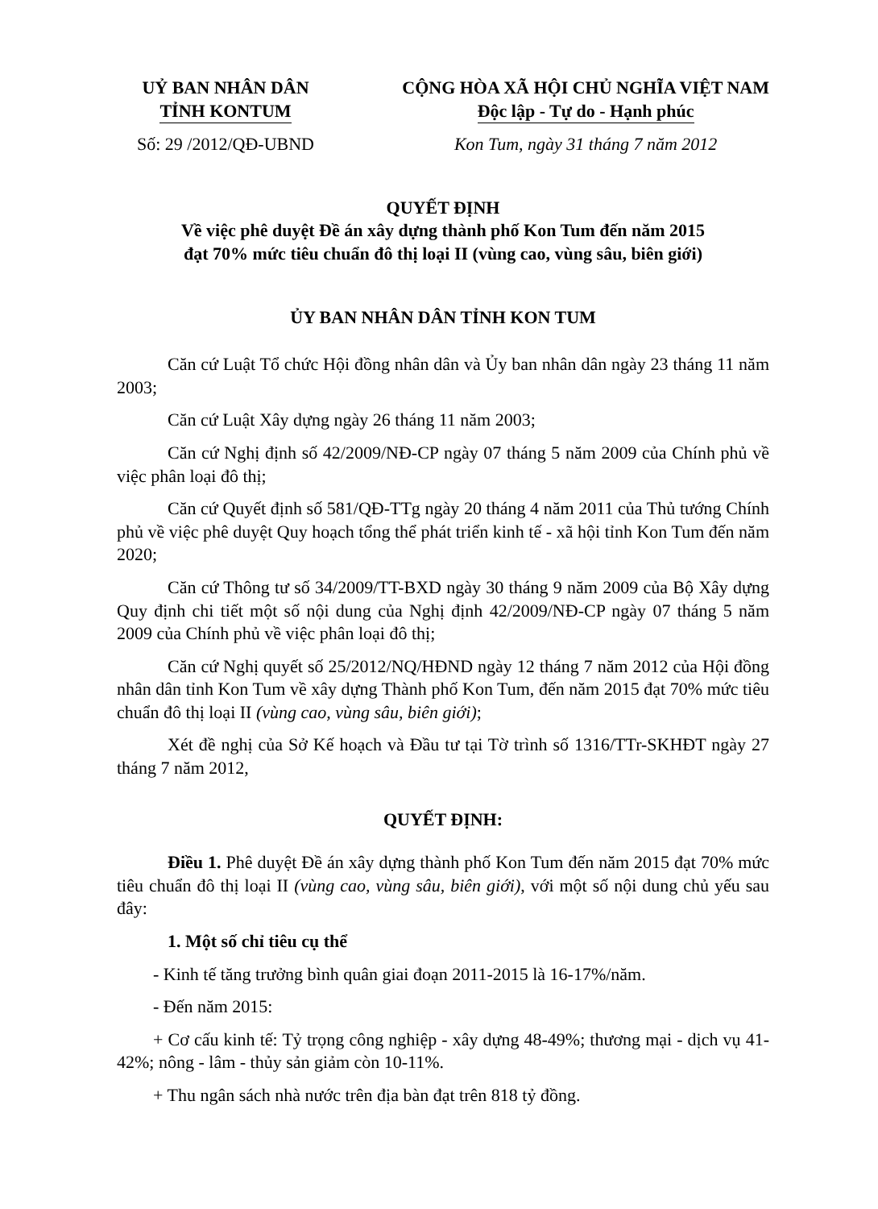UỶ BAN NHÂN DÂN
TỈNH KONTUM
Số: 29 /2012/QĐ-UBND
CỘNG HÒA XÃ HỘI CHỦ NGHĨA VIỆT NAM
Độc lập - Tự do - Hạnh phúc
Kon Tum, ngày 31 tháng 7 năm 2012
QUYẾT ĐỊNH
Về việc phê duyệt Đề án xây dựng thành phố Kon Tum đến năm 2015
đạt 70% mức tiêu chuẩn đô thị loại II (vùng cao, vùng sâu, biên giới)
ỦY BAN NHÂN DÂN TỈNH KON TUM
Căn cứ Luật Tổ chức Hội đồng nhân dân và Ủy ban nhân dân ngày 23 tháng 11 năm 2003;
Căn cứ Luật Xây dựng ngày 26 tháng 11 năm 2003;
Căn cứ Nghị định số 42/2009/NĐ-CP ngày 07 tháng 5 năm 2009 của Chính phủ về việc phân loại đô thị;
Căn cứ Quyết định số 581/QĐ-TTg ngày 20 tháng 4 năm 2011 của Thủ tướng Chính phủ về việc phê duyệt Quy hoạch tổng thể phát triển kinh tế - xã hội tỉnh Kon Tum đến năm 2020;
Căn cứ Thông tư số 34/2009/TT-BXD ngày 30 tháng 9 năm 2009 của Bộ Xây dựng Quy định chi tiết một số nội dung của Nghị định 42/2009/NĐ-CP ngày 07 tháng 5 năm 2009 của Chính phủ về việc phân loại đô thị;
Căn cứ Nghị quyết số 25/2012/NQ/HĐND ngày 12 tháng 7 năm 2012 của Hội đồng nhân dân tỉnh Kon Tum về xây dựng Thành phố Kon Tum, đến năm 2015 đạt 70% mức tiêu chuẩn đô thị loại II (vùng cao, vùng sâu, biên giới);
Xét đề nghị của Sở Kế hoạch và Đầu tư tại Tờ trình số 1316/TTr-SKHĐT ngày 27 tháng 7 năm 2012,
QUYẾT ĐỊNH:
Điều 1. Phê duyệt Đề án xây dựng thành phố Kon Tum đến năm 2015 đạt 70% mức tiêu chuẩn đô thị loại II (vùng cao, vùng sâu, biên giới), với một số nội dung chủ yếu sau đây:
1. Một số chỉ tiêu cụ thể
- Kinh tế tăng trưởng bình quân giai đoạn 2011-2015 là 16-17%/năm.
- Đến năm 2015:
+ Cơ cấu kinh tế: Tỷ trọng công nghiệp - xây dựng 48-49%; thương mại - dịch vụ 41- 42%; nông - lâm - thủy sản giảm còn 10-11%.
+ Thu ngân sách nhà nước trên địa bàn đạt trên 818 tỷ đồng.